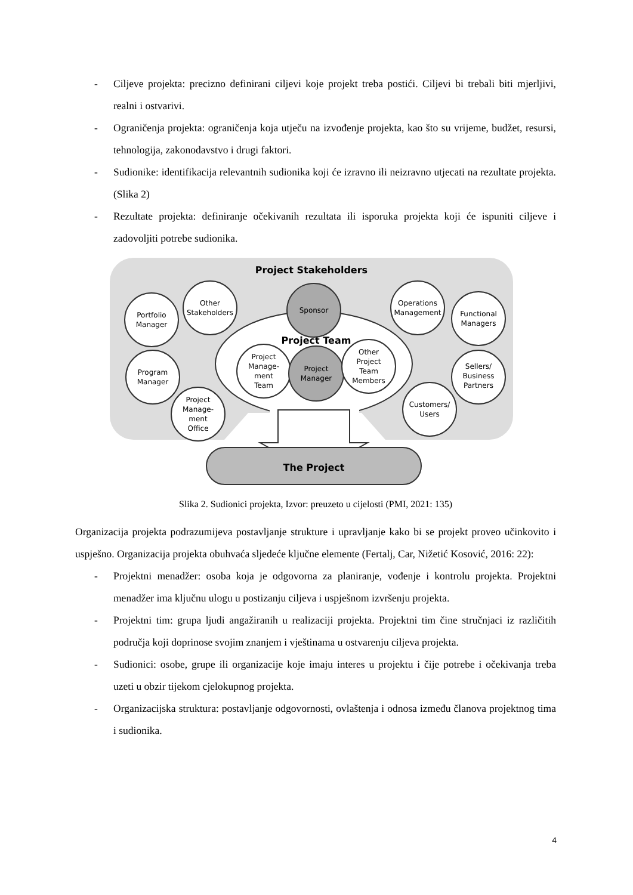- Ciljeve projekta: precizno definirani ciljevi koje projekt treba postići. Ciljevi bi trebali biti mjerljivi, realni i ostvarivi.
- Ograničenja projekta: ograničenja koja utječu na izvođenje projekta, kao što su vrijeme, budžet, resursi, tehnologija, zakonodavstvo i drugi faktori.
- Sudionike: identifikacija relevantnih sudionika koji će izravno ili neizravno utjecati na rezultate projekta. (Slika 2)
- Rezultate projekta: definiranje očekivanih rezultata ili isporuka projekta koji će ispuniti ciljeve i zadovoljiti potrebe sudionika.
Project Stakeholders
Project Team
The Project
Sponsor
Project
Manage-
ment
Team
Project
Manager
Other
Project
Team
Members
Portfolio
Manager
Other
Stakeholders
Program
Manager
Project
Manage-
ment
Office
Operations
Management
Functional
Managers
Sellers/
Business
Partners
Customers/
Users
Slika 2. Sudionici projekta, Izvor: preuzeto u cijelosti (PMI, 2021: 135)
Organizacija projekta podrazumijeva postavljanje strukture i upravljanje kako bi se projekt proveo učinkovito i uspješno. Organizacija projekta obuhvaća sljedeće ključne elemente (Fertalj, Car, Nižetić Kosović, 2016: 22):
- Projektni menadžer: osoba koja je odgovorna za planiranje, vođenje i kontrolu projekta. Projektni menadžer ima ključnu ulogu u postizanju ciljeva i uspješnom izvršenju projekta.
- Projektni tim: grupa ljudi angažiranih u realizaciji projekta. Projektni tim čine stručnjaci iz različitih područja koji doprinose svojim znanjem i vještinama u ostvarenju ciljeva projekta.
- Sudionici: osobe, grupe ili organizacije koje imaju interes u projektu i čije potrebe i očekivanja treba uzeti u obzir tijekom cjelokupnog projekta.
- Organizacijska struktura: postavljanje odgovornosti, ovlaštenja i odnosa između članova projektnog tima i sudionika.
4